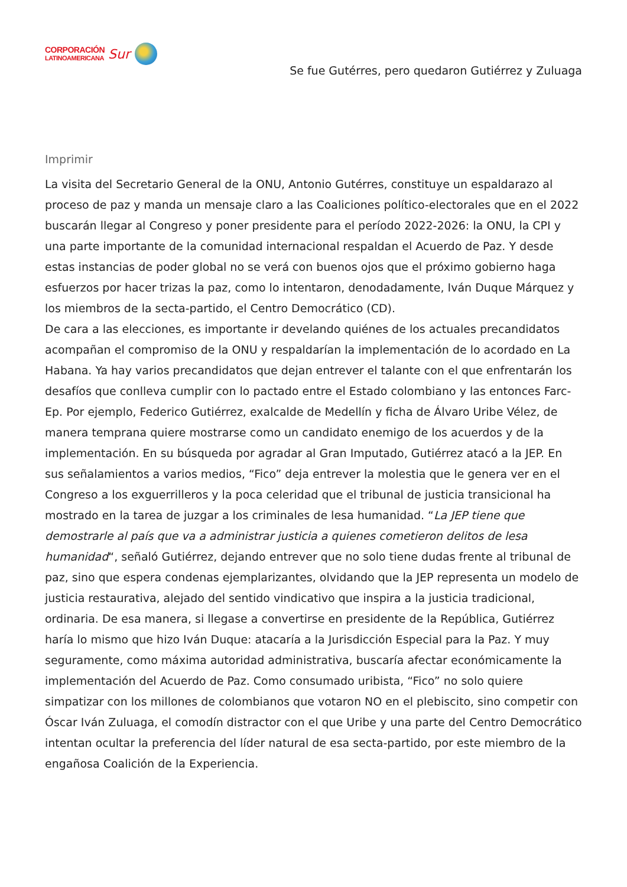CORPORACIÓN
LATINOAMERICANA
Sur
Se fue Gutérres, pero quedaron Gutiérrez y Zuluaga
Imprimir
La visita del Secretario General de la ONU, Antonio Gutérres, constituye un espaldarazo al proceso de paz y manda un mensaje claro a las Coaliciones político-electorales que en el 2022 buscarán llegar al Congreso y poner presidente para el período 2022-2026: la ONU, la CPI y una parte importante de la comunidad internacional respaldan el Acuerdo de Paz. Y desde estas instancias de poder global no se verá con buenos ojos que el próximo gobierno haga esfuerzos por hacer trizas la paz, como lo intentaron, denodadamente, Iván Duque Márquez y los miembros de la secta-partido, el Centro Democrático (CD).
De cara a las elecciones, es importante ir develando quiénes de los actuales precandidatos acompañan el compromiso de la ONU y respaldarían la implementación de lo acordado en La Habana. Ya hay varios precandidatos que dejan entrever el talante con el que enfrentarán los desafíos que conlleva cumplir con lo pactado entre el Estado colombiano y las entonces Farc-Ep. Por ejemplo, Federico Gutiérrez, exalcalde de Medellín y ficha de Álvaro Uribe Vélez, de manera temprana quiere mostrarse como un candidato enemigo de los acuerdos y de la implementación. En su búsqueda por agradar al Gran Imputado, Gutiérrez atacó a la JEP. En sus señalamientos a varios medios, “Fico” deja entrever la molestia que le genera ver en el Congreso a los exguerrilleros y la poca celeridad que el tribunal de justicia transicional ha mostrado en la tarea de juzgar a los criminales de lesa humanidad. “La JEP tiene que demostrarle al país que va a administrar justicia a quienes cometieron delitos de lesa humanidad“, señaló Gutiérrez, dejando entrever que no solo tiene dudas frente al tribunal de paz, sino que espera condenas ejemplarizantes, olvidando que la JEP representa un modelo de justicia restaurativa, alejado del sentido vindicativo que inspira a la justicia tradicional, ordinaria. De esa manera, si llegase a convertirse en presidente de la República, Gutiérrez haría lo mismo que hizo Iván Duque: atacaría a la Jurisdicción Especial para la Paz. Y muy seguramente, como máxima autoridad administrativa, buscaría afectar económicamente la implementación del Acuerdo de Paz. Como consumado uribista, “Fico” no solo quiere simpatizar con los millones de colombianos que votaron NO en el plebiscito, sino competir con Óscar Iván Zuluaga, el comodín distractor con el que Uribe y una parte del Centro Democrático intentan ocultar la preferencia del líder natural de esa secta-partido, por este miembro de la engañosa Coalición de la Experiencia.